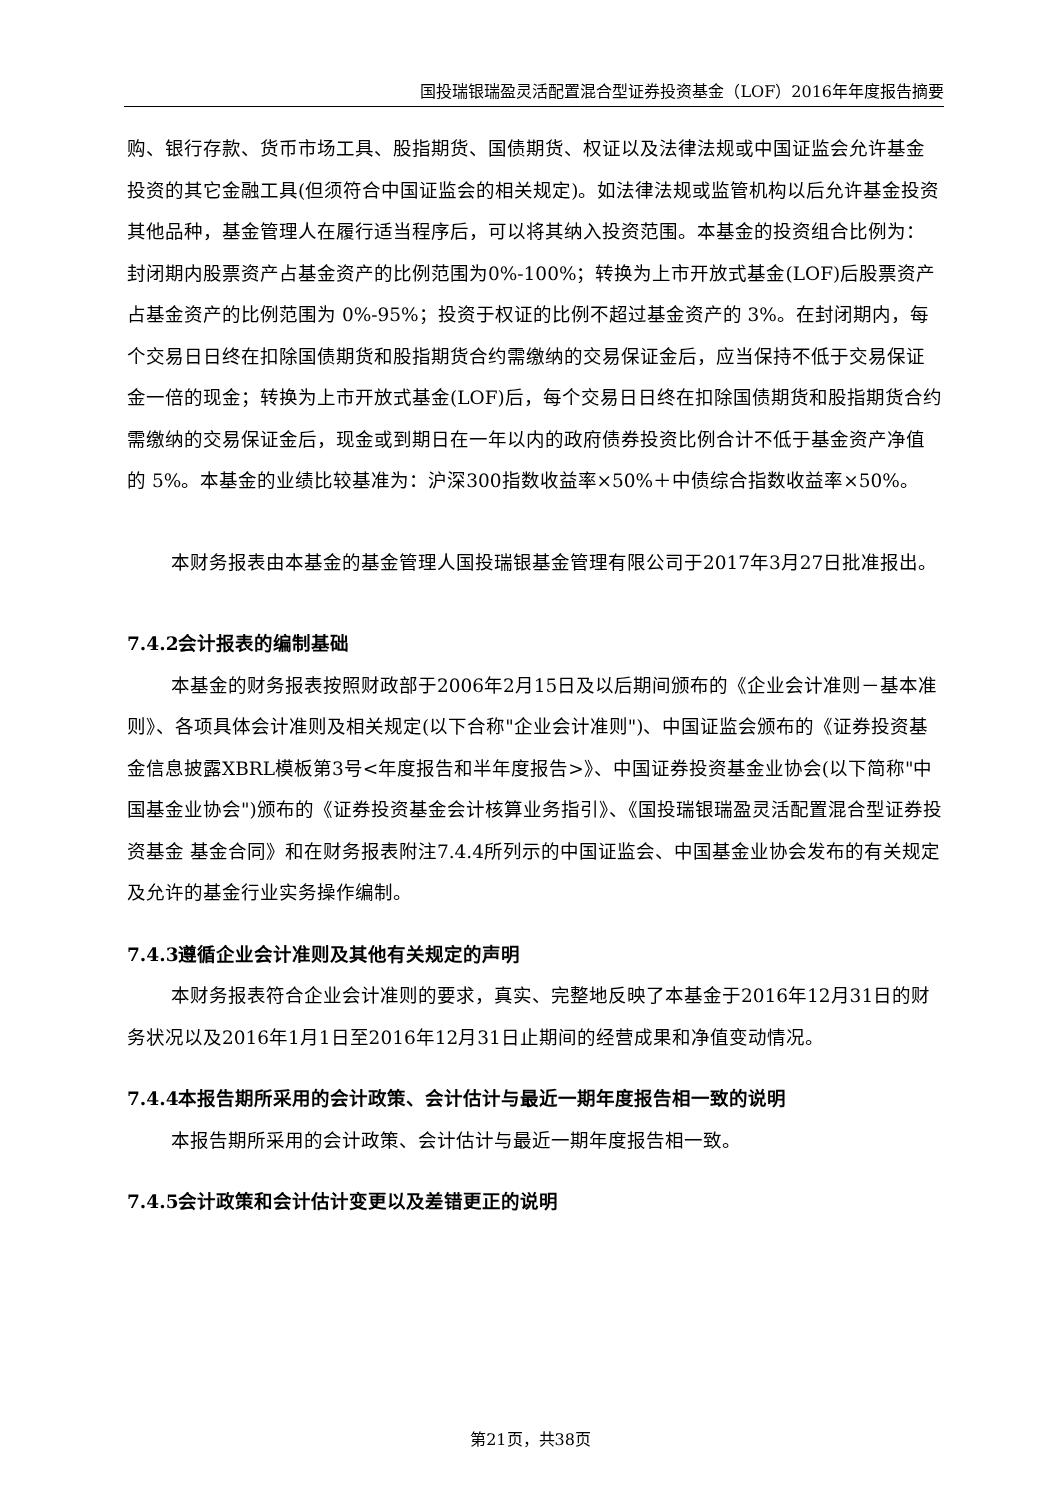国投瑞银瑞盈灵活配置混合型证券投资基金（LOF）2016年年度报告摘要
购、银行存款、货币市场工具、股指期货、国债期货、权证以及法律法规或中国证监会允许基金投资的其它金融工具(但须符合中国证监会的相关规定)。如法律法规或监管机构以后允许基金投资其他品种，基金管理人在履行适当程序后，可以将其纳入投资范围。本基金的投资组合比例为：封闭期内股票资产占基金资产的比例范围为0%-100%；转换为上市开放式基金(LOF)后股票资产占基金资产的比例范围为 0%-95%；投资于权证的比例不超过基金资产的 3%。在封闭期内，每个交易日日终在扣除国债期货和股指期货合约需缴纳的交易保证金后，应当保持不低于交易保证金一倍的现金；转换为上市开放式基金(LOF)后，每个交易日日终在扣除国债期货和股指期货合约需缴纳的交易保证金后，现金或到期日在一年以内的政府债券投资比例合计不低于基金资产净值的 5%。本基金的业绩比较基准为：沪深300指数收益率×50%＋中债综合指数收益率×50%。
本财务报表由本基金的基金管理人国投瑞银基金管理有限公司于2017年3月27日批准报出。
7.4.2会计报表的编制基础
本基金的财务报表按照财政部于2006年2月15日及以后期间颁布的《企业会计准则－基本准则》、各项具体会计准则及相关规定(以下合称"企业会计准则")、中国证监会颁布的《证券投资基金信息披露XBRL模板第3号<年度报告和半年度报告>》、中国证券投资基金业协会(以下简称"中国基金业协会")颁布的《证券投资基金会计核算业务指引》、《国投瑞银瑞盈灵活配置混合型证券投资基金 基金合同》和在财务报表附注7.4.4所列示的中国证监会、中国基金业协会发布的有关规定及允许的基金行业实务操作编制。
7.4.3遵循企业会计准则及其他有关规定的声明
本财务报表符合企业会计准则的要求，真实、完整地反映了本基金于2016年12月31日的财务状况以及2016年1月1日至2016年12月31日止期间的经营成果和净值变动情况。
7.4.4本报告期所采用的会计政策、会计估计与最近一期年度报告相一致的说明
本报告期所采用的会计政策、会计估计与最近一期年度报告相一致。
7.4.5会计政策和会计估计变更以及差错更正的说明
第21页，共38页